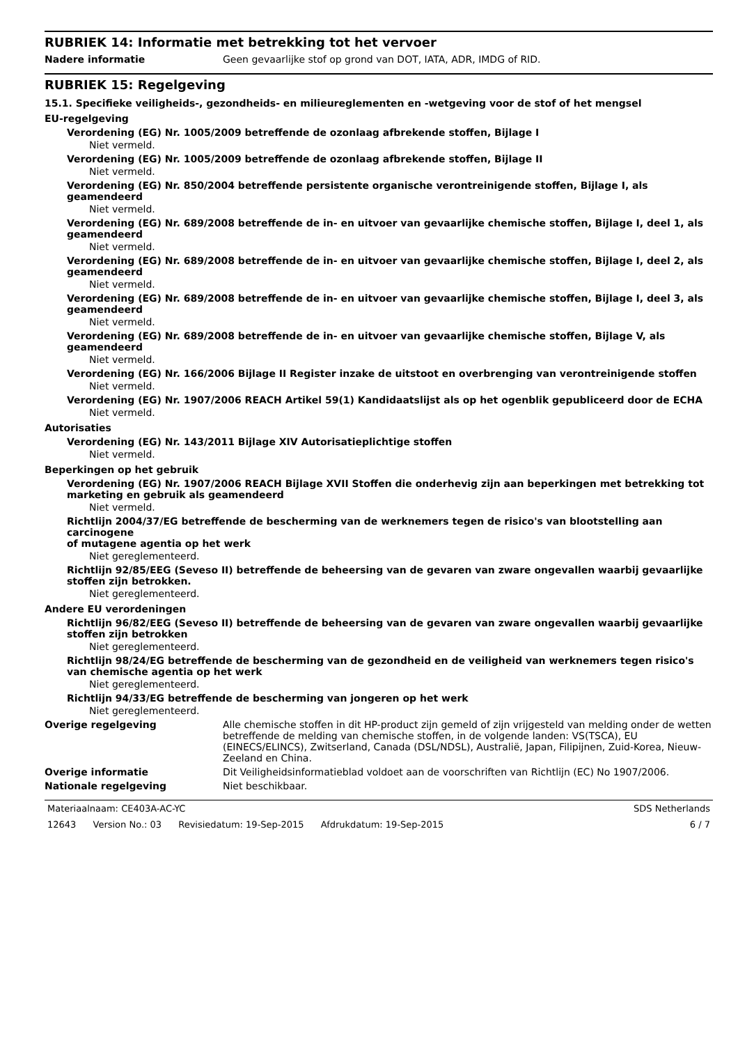RUBRIEK 14: Informatie met betrekking tot het vervoer
Nadere informatie Geen gevaarlijke stof op grond van DOT, IATA, ADR, IMDG of RID.
RUBRIEK 15: Regelgeving
15.1. Specifieke veiligheids-, gezondheids- en milieureglementen en -wetgeving voor de stof of het mengsel
EU-regelgeving
Verordening (EG) Nr. 1005/2009 betreffende de ozonlaag afbrekende stoffen, Bijlage I
Niet vermeld.
Verordening (EG) Nr. 1005/2009 betreffende de ozonlaag afbrekende stoffen, Bijlage II
Niet vermeld.
Verordening (EG) Nr. 850/2004 betreffende persistente organische verontreinigende stoffen, Bijlage I, als geamendeerd
Niet vermeld.
Verordening (EG) Nr. 689/2008 betreffende de in- en uitvoer van gevaarlijke chemische stoffen, Bijlage I, deel 1, als geamendeerd
Niet vermeld.
Verordening (EG) Nr. 689/2008 betreffende de in- en uitvoer van gevaarlijke chemische stoffen, Bijlage I, deel 2, als geamendeerd
Niet vermeld.
Verordening (EG) Nr. 689/2008 betreffende de in- en uitvoer van gevaarlijke chemische stoffen, Bijlage I, deel 3, als geamendeerd
Niet vermeld.
Verordening (EG) Nr. 689/2008 betreffende de in- en uitvoer van gevaarlijke chemische stoffen, Bijlage V, als geamendeerd
Niet vermeld.
Verordening (EG) Nr. 166/2006 Bijlage II Register inzake de uitstoot en overbrenging van verontreinigende stoffen
Niet vermeld.
Verordening (EG) Nr. 1907/2006 REACH Artikel 59(1) Kandidaatslijst als op het ogenblik gepubliceerd door de ECHA
Niet vermeld.
Autorisaties
Verordening (EG) Nr. 143/2011 Bijlage XIV Autorisatieplichtige stoffen
Niet vermeld.
Beperkingen op het gebruik
Verordening (EG) Nr. 1907/2006 REACH Bijlage XVII Stoffen die onderhevig zijn aan beperkingen met betrekking tot marketing en gebruik als geamendeerd
Niet vermeld.
Richtlijn 2004/37/EG betreffende de bescherming van de werknemers tegen de risico's van blootstelling aan carcinogene
of mutagene agentia op het werk
Niet gereglementeerd.
Richtlijn 92/85/EEG (Seveso II) betreffende de beheersing van de gevaren van zware ongevallen waarbij gevaarlijke stoffen zijn betrokken.
Niet gereglementeerd.
Andere EU verordeningen
Richtlijn 96/82/EEG (Seveso II) betreffende de beheersing van de gevaren van zware ongevallen waarbij gevaarlijke stoffen zijn betrokken
Niet gereglementeerd.
Richtlijn 98/24/EG betreffende de bescherming van de gezondheid en de veiligheid van werknemers tegen risico's van chemische agentia op het werk
Niet gereglementeerd.
Richtlijn 94/33/EG betreffende de bescherming van jongeren op het werk
Niet gereglementeerd.
Overige regelgeving Alle chemische stoffen in dit HP-product zijn gemeld of zijn vrijgesteld van melding onder de wetten betreffende de melding van chemische stoffen, in de volgende landen: VS(TSCA), EU (EINECS/ELINCS), Zwitserland, Canada (DSL/NDSL), Australië, Japan, Filipijnen, Zuid-Korea, Nieuw-Zeeland en China.
Overige informatie Dit Veiligheidsinformatieblad voldoet aan de voorschriften van Richtlijn (EC) No 1907/2006.
Nationale regelgeving Niet beschikbaar.
Materiaalnaam: CE403A-AC-YC SDS Netherlands
12643 Version No.: 03 Revisiedatum: 19-Sep-2015 Afdrukdatum: 19-Sep-2015
6 / 7